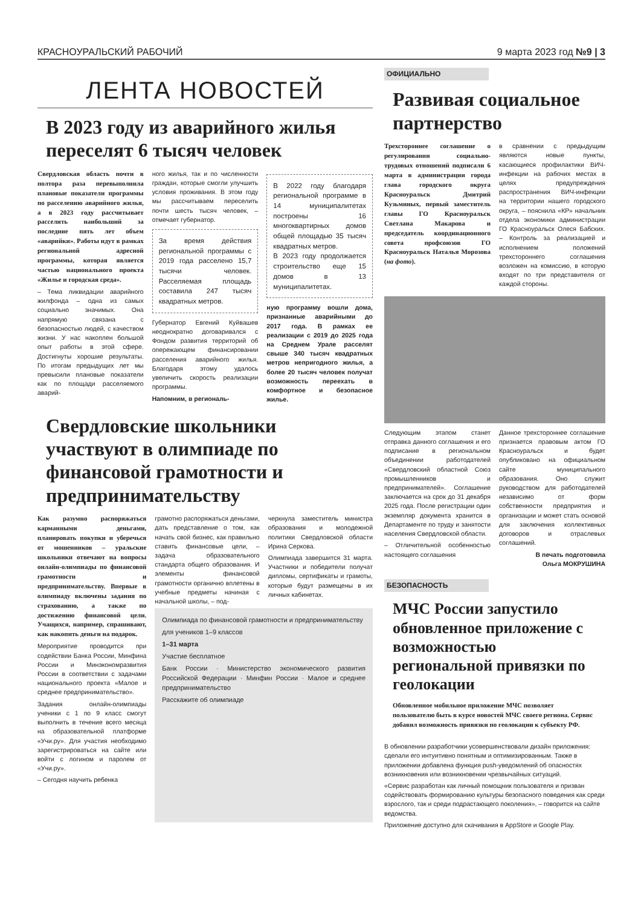КРАСНОУРАЛЬСКИЙ РАБОЧИЙ 9 марта 2023 год №9 | 3
ЛЕНТА НОВОСТЕЙ
В 2023 году из аварийного жилья переселят 6 тысяч человек
Свердловская область почти в полтора раза перевыполнила плановые показатели программы по расселению аварийного жилья, а в 2023 году рассчитывает расселить наибольший за последние пять лет объем «аварийки». Работы идут в рамках региональной адресной программы, которая является частью национального проекта «Жилье и городская среда».
– Тема ликвидации аварийного жилфонда – одна из самых социально значимых. Она напрямую связана с безопасностью людей, с качеством жизни. У нас накоплен большой опыт работы в этой сфере. Достигнуты хорошие результаты. По итогам предыдущих лет мы превысили плановые показатели как по площади расселяемого аварий-
ного жилья, так и по численности граждан, которые смогли улучшить условия проживания. В этом году мы рассчитываем переселить почти шесть тысяч человек, – отмечает губернатор.
За время действия региональной программы с 2019 года расселено 15,7 тысячи человек. Расселяемая площадь составила 247 тысяч квадратных метров.
Губернатор Евгений Куйвашев неоднократно договаривался с Фондом развития территорий об опережающем финансировании расселения аварийного жилья. Благодаря этому удалось увеличить скорость реализации программы.
Напомним, в региональ-
В 2022 году благодаря региональной программе в 14 муниципалитетах построены 16 многоквартирных домов общей площадью 35 тысяч квадратных метров.
В 2023 году продолжается строительство еще 15 домов в 13 муниципалитетах.
ную программу вошли дома, признанные аварийными до 2017 года. В рамках ее реализации с 2019 до 2025 года на Среднем Урале расселят свыше 340 тысяч квадратных метров непригодного жилья, а более 20 тысяч человек получат возможность переехать в комфортное и безопасное жилье.
Свердловские школьники участвуют в олимпиаде по финансовой грамотности и предпринимательству
Как разумно распоряжаться карманными деньгами, планировать покупки и уберечься от мошенников – уральские школьники отвечают на вопросы онлайн-олимпиады по финансовой грамотности и предпринимательству. Впервые в олимпиаду включены задания по страхованию, а также по достижению финансовой цели. Учащихся, например, спрашивают, как накопить деньги на подарок.
Мероприятие проводится при содействии Банка России, Минфина России и Минэкономразвития России в соответствии с задачами национального проекта «Малое и среднее предпринимательство».
Задания онлайн-олимпиады ученики с 1 по 9 класс смогут выполнить в течение всего месяца на образовательной платформе «Учи.ру». Для участия необходимо зарегистрироваться на сайте или войти с логином и паролем от «Учи.ру».
– Сегодня научить ребенка
грамотно распоряжаться деньгами, дать представление о том, как начать свой бизнес, как правильно ставить финансовые цели, – задача образовательного стандарта общего образования. И элементы финансовой грамотности органично вплетены в учебные предметы начиная с начальной школы, – под-
черкнула заместитель министра образования и молодежной политики Свердловской области Ирина Серкова.
Олимпиада завершится 31 марта. Участники и победители получат дипломы, сертификаты и грамоты, которые будут размещены в их личных кабинетах.
Олимпиада по финансовой грамотности и предпринимательству
для учеников 1–9 классов
1–31 марта
Участие бесплатное
Банк России · Министерство экономического развития Российской Федерации · Минфин России · Малое и среднее предпринимательство
Расскажите об олимпиаде
ОФИЦИАЛЬНО
Развивая социальное партнерство
Трехстороннее соглашение о регулировании социально-трудовых отношений подписали 6 марта в администрации города глава городского округа Красноуральск Дмитрий Кузьминых, первый заместитель главы ГО Красноуральск Светлана Макарова и председатель координационного совета профсоюзов ГО Красноуральск Наталья Морозова (на фото).
в сравнении с предыдущим являются новые пункты, касающиеся профилактики ВИЧ-инфекции на рабочих местах в целях предупреждения распространения ВИЧ-инфекции на территории нашего городского округа, – пояснила «КР» начальник отдела экономики администрации ГО Красноуральск Олеся Бабских. – Контроль за реализацией и исполнением положений трехстороннего соглашения возложен на комиссию, в которую входят по три представителя от каждой стороны.
Следующим этапом станет отправка данного соглашения и его подписание в региональном объединении работодателей «Свердловский областной Союз промышленников и предпринимателей». Соглашение заключается на срок до 31 декабря 2025 года. После регистрации один экземпляр документа хранится в Департаменте по труду и занятости населения Свердловской области.
– Отличительной особенностью настоящего соглашения
Данное трехстороннее соглашение признается правовым актом ГО Красноуральск и будет опубликовано на официальном сайте муниципального образования. Оно служит руководством для работодателей независимо от форм собственности предприятия и организации и может стать основой для заключения коллективных договоров и отраслевых соглашений.
В печать подготовила
Ольга МОКРУШИНА
БЕЗОПАСНОСТЬ
МЧС России запустило обновленное приложение с возможностью региональной привязки по геолокации
Обновленное мобильное приложение МЧС позволяет пользователю быть в курсе новостей МЧС своего региона. Сервис добавил возможность привязки по геолокации к субъекту РФ.
В обновлении разработчики усовершенствовали дизайн приложения: сделали его интуитивно понятным и оптимизированным. Также в приложении добавлена функция push-уведомлений об опасностях возникновения или возникновении чрезвычайных ситуаций.
«Сервис разработан как личный помощник пользователя и призван содействовать формированию культуры безопасного поведения как среди взрослого, так и среди подрастающего поколения», – говорится на сайте ведомства.
Приложение доступно для скачивания в AppStore и Google Play.